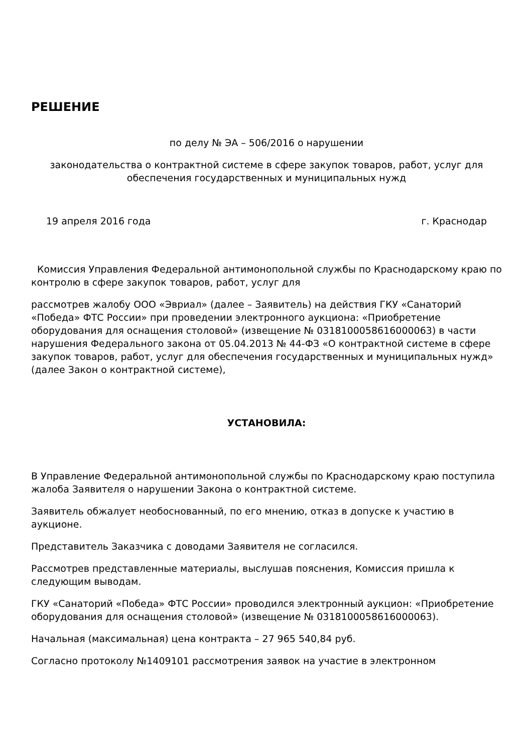РЕШЕНИЕ
по делу № ЭА – 506/2016 о нарушении
законодательства о контрактной системе в сфере закупок товаров, работ, услуг для обеспечения государственных и муниципальных нужд
19 апреля 2016 года г. Краснодар
Комиссия Управления Федеральной антимонопольной службы по Краснодарскому краю по контролю в сфере закупок товаров, работ, услуг для
рассмотрев жалобу ООО «Эвриал» (далее – Заявитель) на действия ГКУ «Санаторий «Победа» ФТС России» при проведении электронного аукциона: «Приобретение оборудования для оснащения столовой» (извещение № 0318100058616000063) в части нарушения Федерального закона от 05.04.2013 № 44-ФЗ «О контрактной системе в сфере закупок товаров, работ, услуг для обеспечения государственных и муниципальных нужд» (далее Закон о контрактной системе),
УСТАНОВИЛА:
В Управление Федеральной антимонопольной службы по Краснодарскому краю поступила жалоба Заявителя о нарушении Закона о контрактной системе.
Заявитель обжалует необоснованный, по его мнению, отказ в допуске к участию в аукционе.
Представитель Заказчика с доводами Заявителя не согласился.
Рассмотрев представленные материалы, выслушав пояснения, Комиссия пришла к следующим выводам.
ГКУ «Санаторий «Победа» ФТС России» проводился электронный аукцион: «Приобретение оборудования для оснащения столовой» (извещение № 0318100058616000063).
Начальная (максимальная) цена контракта – 27 965 540,84 руб.
Согласно протоколу №1409101 рассмотрения заявок на участие в электронном